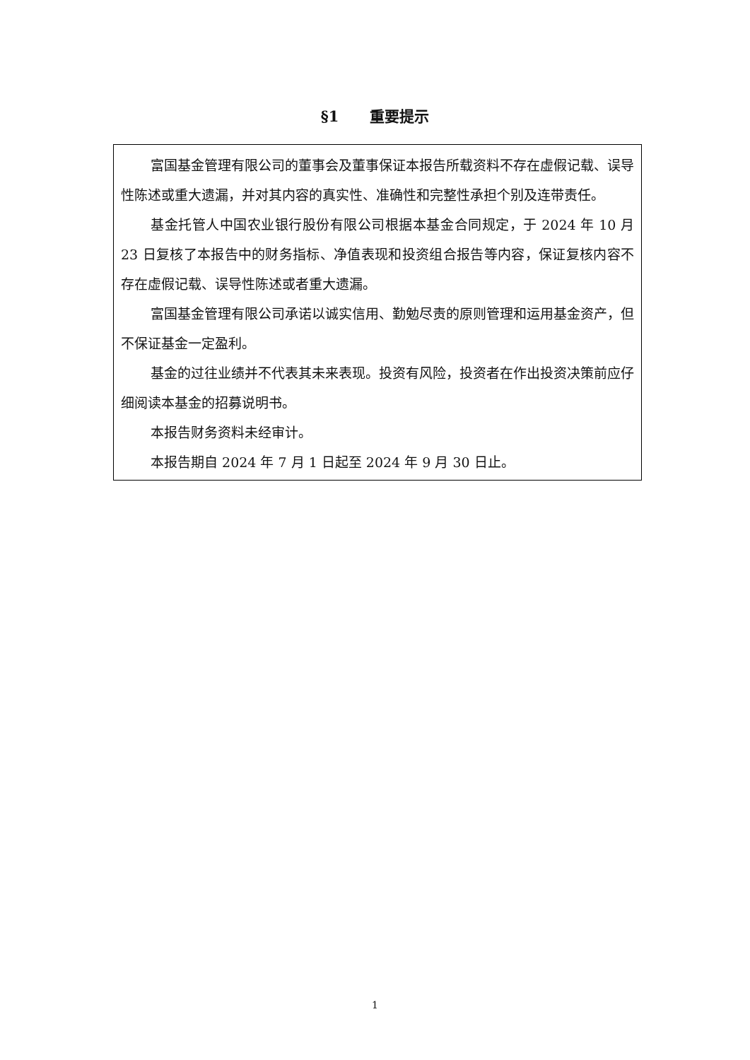§1 重要提示
富国基金管理有限公司的董事会及董事保证本报告所载资料不存在虚假记载、误导性陈述或重大遗漏，并对其内容的真实性、准确性和完整性承担个别及连带责任。
基金托管人中国农业银行股份有限公司根据本基金合同规定，于 2024 年 10 月 23 日复核了本报告中的财务指标、净值表现和投资组合报告等内容，保证复核内容不存在虚假记载、误导性陈述或者重大遗漏。
富国基金管理有限公司承诺以诚实信用、勤勉尽责的原则管理和运用基金资产，但不保证基金一定盈利。
基金的过往业绩并不代表其未来表现。投资有风险，投资者在作出投资决策前应仔细阅读本基金的招募说明书。
本报告财务资料未经审计。
本报告期自 2024 年 7 月 1 日起至 2024 年 9 月 30 日止。
1